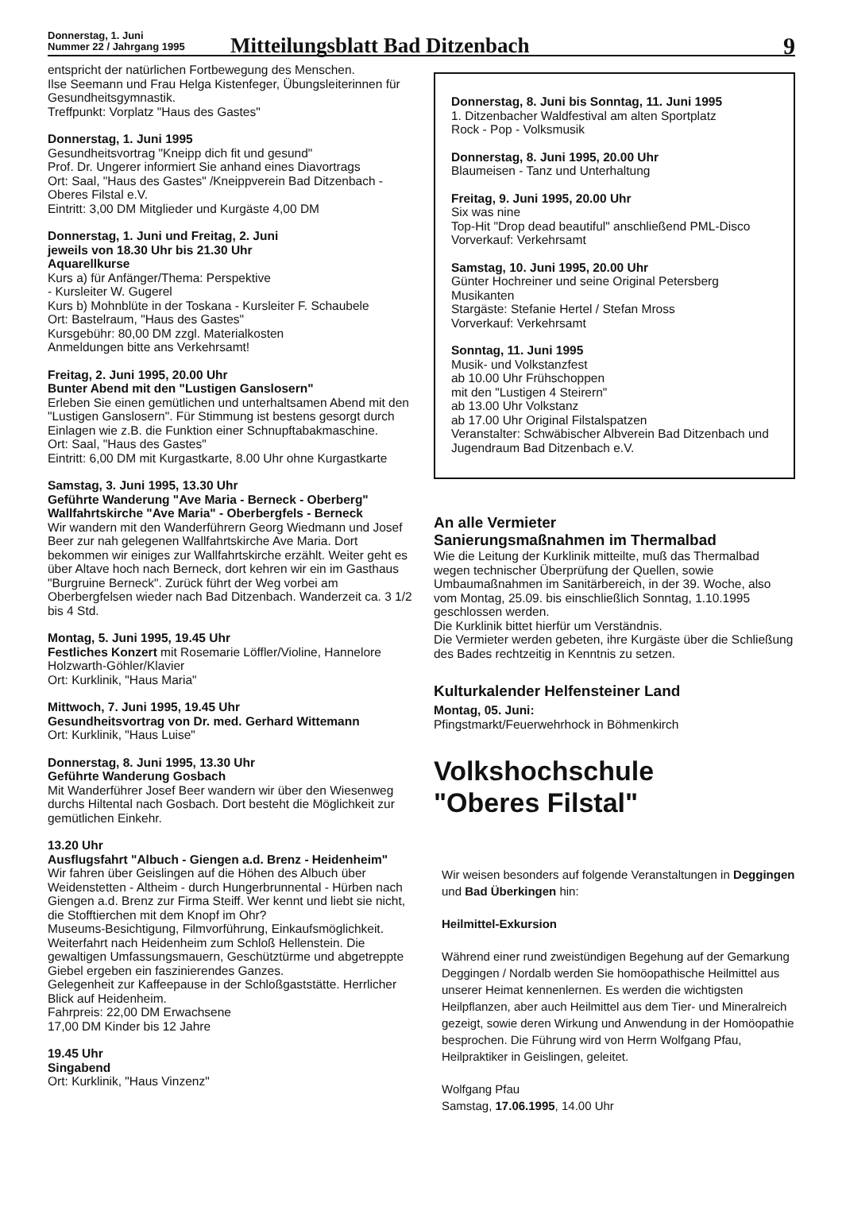Donnerstag, 1. Juni
Nummer 22 / Jahrgang 1995
Mitteilungsblatt Bad Ditzenbach
9
entspricht der natürlichen Fortbewegung des Menschen.
Ilse Seemann und Frau Helga Kistenfeger, Übungsleiterinnen für Gesundheitsgymnastik.
Treffpunkt: Vorplatz "Haus des Gastes"
Donnerstag, 1. Juni 1995
Gesundheitsvortrag "Kneipp dich fit und gesund"
Prof. Dr. Ungerer informiert Sie anhand eines Diavortrags
Ort: Saal, "Haus des Gastes" /Kneippverein Bad Ditzenbach - Oberes Filstal e.V.
Eintritt: 3,00 DM Mitglieder und Kurgäste 4,00 DM
Donnerstag, 1. Juni und Freitag, 2. Juni
jeweils von 18.30 Uhr bis 21.30 Uhr
Aquarellkurse
Kurs a) für Anfänger/Thema: Perspektive
- Kursleiter W. Gugerel
Kurs b) Mohnblüte in der Toskana - Kursleiter F. Schaubele
Ort: Bastelraum, "Haus des Gastes"
Kursgebühr: 80,00 DM zzgl. Materialkosten
Anmeldungen bitte ans Verkehrsamt!
Freitag, 2. Juni 1995, 20.00 Uhr
Bunter Abend mit den "Lustigen Ganslosern"
Erleben Sie einen gemütlichen und unterhaltsamen Abend mit den "Lustigen Ganslosern". Für Stimmung ist bestens gesorgt durch Einlagen wie z.B. die Funktion einer Schnupftabakmaschine.
Ort: Saal, "Haus des Gastes"
Eintritt: 6,00 DM mit Kurgastkarte, 8.00 Uhr ohne Kurgastkarte
Samstag, 3. Juni 1995, 13.30 Uhr
Geführte Wanderung "Ave Maria - Berneck - Oberberg"
Wallfahrtskirche "Ave Maria" - Oberbergfels - Berneck
Wir wandern mit den Wanderführern Georg Wiedmann und Josef Beer zur nah gelegenen Wallfahrtskirche Ave Maria. Dort bekommen wir einiges zur Wallfahrtskirche erzählt. Weiter geht es über Altave hoch nach Berneck, dort kehren wir ein im Gasthaus "Burgruine Berneck". Zurück führt der Weg vorbei am Oberbergfelsen wieder nach Bad Ditzenbach. Wanderzeit ca. 3 1/2 bis 4 Std.
Montag, 5. Juni 1995, 19.45 Uhr
Festliches Konzert mit Rosemarie Löffler/Violine, Hannelore Holzwarth-Göhler/Klavier
Ort: Kurklinik, "Haus Maria"
Mittwoch, 7. Juni 1995, 19.45 Uhr
Gesundheitsvortrag von Dr. med. Gerhard Wittemann
Ort: Kurklinik, "Haus Luise"
Donnerstag, 8. Juni 1995, 13.30 Uhr
Geführte Wanderung Gosbach
Mit Wanderführer Josef Beer wandern wir über den Wiesenweg durchs Hiltental nach Gosbach. Dort besteht die Möglichkeit zur gemütlichen Einkehr.
13.20 Uhr
Ausflugsfahrt "Albuch - Giengen a.d. Brenz - Heidenheim"
Wir fahren über Geislingen auf die Höhen des Albuch über Weidenstetten - Altheim - durch Hungerbrunnental - Hürben nach Giengen a.d. Brenz zur Firma Steiff. Wer kennt und liebt sie nicht, die Stofftierchen mit dem Knopf im Ohr?
Museums-Besichtigung, Filmvorführung, Einkaufsmöglichkeit. Weiterfahrt nach Heidenheim zum Schloß Hellenstein. Die gewaltigen Umfassungsmauern, Geschütztürme und abgetreppte Giebel ergeben ein faszinierendes Ganzes.
Gelegenheit zur Kaffeepause in der Schloßgaststätte. Herrlicher Blick auf Heidenheim.
Fahrpreis: 22,00 DM Erwachsene
17,00 DM Kinder bis 12 Jahre
19.45 Uhr
Singabend
Ort: Kurklinik, "Haus Vinzenz"
Donnerstag, 8. Juni bis Sonntag, 11. Juni 1995
1. Ditzenbacher Waldfestival am alten Sportplatz
Rock - Pop - Volksmusik
Donnerstag, 8. Juni 1995, 20.00 Uhr
Blaumeisen - Tanz und Unterhaltung
Freitag, 9. Juni 1995, 20.00 Uhr
Six was nine
Top-Hit "Drop dead beautiful" anschließend PML-Disco
Vorverkauf: Verkehrsamt
Samstag, 10. Juni 1995, 20.00 Uhr
Günter Hochreiner und seine Original Petersberg Musikanten
Stargäste: Stefanie Hertel / Stefan Mross
Vorverkauf: Verkehrsamt
Sonntag, 11. Juni 1995
Musik- und Volkstanzfest
ab 10.00 Uhr Frühschoppen
mit den "Lustigen 4 Steirern"
ab 13.00 Uhr Volkstanz
ab 17.00 Uhr Original Filstalspatzen
Veranstalter: Schwäbischer Albverein Bad Ditzenbach und Jugendraum Bad Ditzenbach e.V.
An alle Vermieter
Sanierungsmaßnahmen im Thermalbad
Wie die Leitung der Kurklinik mitteilte, muß das Thermalbad wegen technischer Überprüfung der Quellen, sowie Umbaumaßnahmen im Sanitärbereich, in der 39. Woche, also vom Montag, 25.09. bis einschließlich Sonntag, 1.10.1995 geschlossen werden.
Die Kurklinik bittet hierfür um Verständnis.
Die Vermieter werden gebeten, ihre Kurgäste über die Schließung des Bades rechtzeitig in Kenntnis zu setzen.
Kulturkalender Helfensteiner Land
Montag, 05. Juni:
Pfingstmarkt/Feuerwehrhock in Böhmenkirch
Volkshochschule
"Oberes Filstal"
Wir weisen besonders auf folgende Veranstaltungen in Deggingen und Bad Überkingen hin:
Heilmittel-Exkursion
Während einer rund zweistündigen Begehung auf der Gemarkung Deggingen / Nordalb werden Sie homöopathische Heilmittel aus unserer Heimat kennenlernen. Es werden die wichtigsten Heilpflanzen, aber auch Heilmittel aus dem Tier- und Mineralreich gezeigt, sowie deren Wirkung und Anwendung in der Homöopathie besprochen. Die Führung wird von Herrn Wolfgang Pfau, Heilpraktiker in Geislingen, geleitet.
Wolfgang Pfau
Samstag, 17.06.1995, 14.00 Uhr